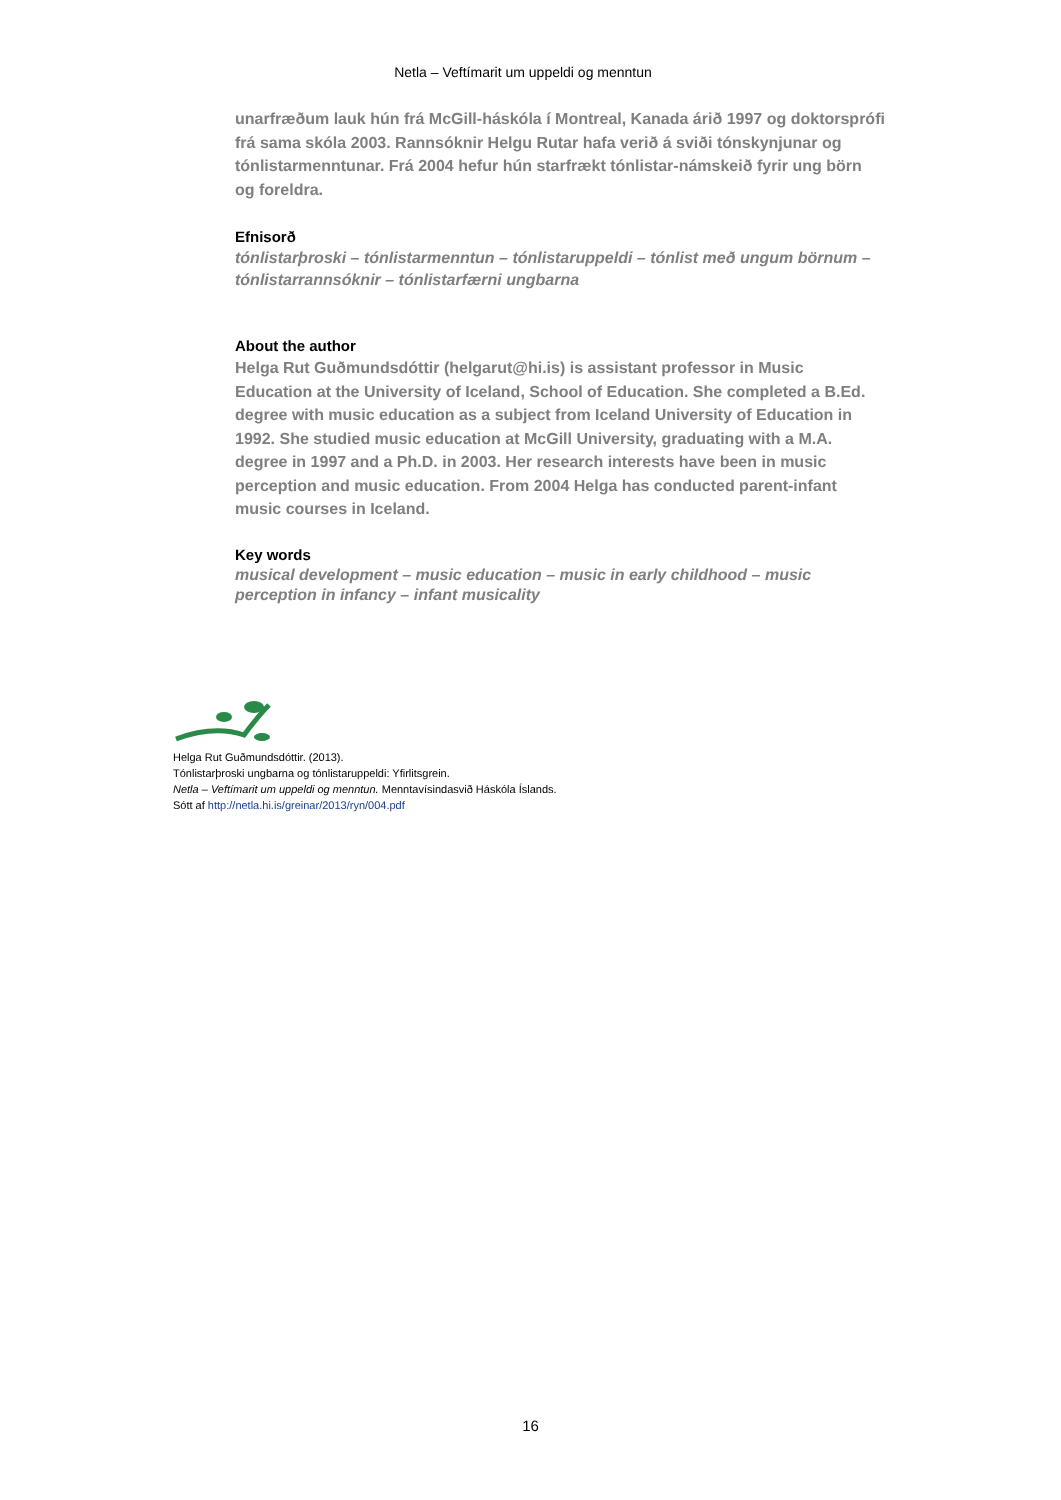Netla – Veftímarit um uppeldi og menntun
unarfræðum lauk hún frá McGill-háskóla í Montreal, Kanada árið 1997 og doktorsprófi frá sama skóla 2003. Rannsóknir Helgu Rutar hafa verið á sviði tónskynjunar og tónlistarmenntunar. Frá 2004 hefur hún starfrækt tónlistar-námskeið fyrir ung börn og foreldra.
Efnisorð
tónlistarþroski – tónlistarmenntun – tónlistaruppeldi – tónlist með ungum börnum – tónlistarrannsóknir – tónlistarfærni ungbarna
About the author
Helga Rut Guðmundsdóttir (helgarut@hi.is) is assistant professor in Music Education at the University of Iceland, School of Education. She completed a B.Ed. degree with music education as a subject from Iceland University of Education in 1992. She studied music education at McGill University, graduating with a M.A. degree in 1997 and a Ph.D. in 2003. Her research interests have been in music perception and music education. From 2004 Helga has conducted parent-infant music courses in Iceland.
Key words
musical development – music education – music in early childhood – music perception in infancy – infant musicality
Helga Rut Guðmundsdóttir. (2013).
Tónlistarþroski ungbarna og tónlistaruppeldi: Yfirlitsgrein.
Netla – Veftímarit um uppeldi og menntun. Menntavísindasvið Háskóla Íslands.
Sótt af http://netla.hi.is/greinar/2013/ryn/004.pdf
16